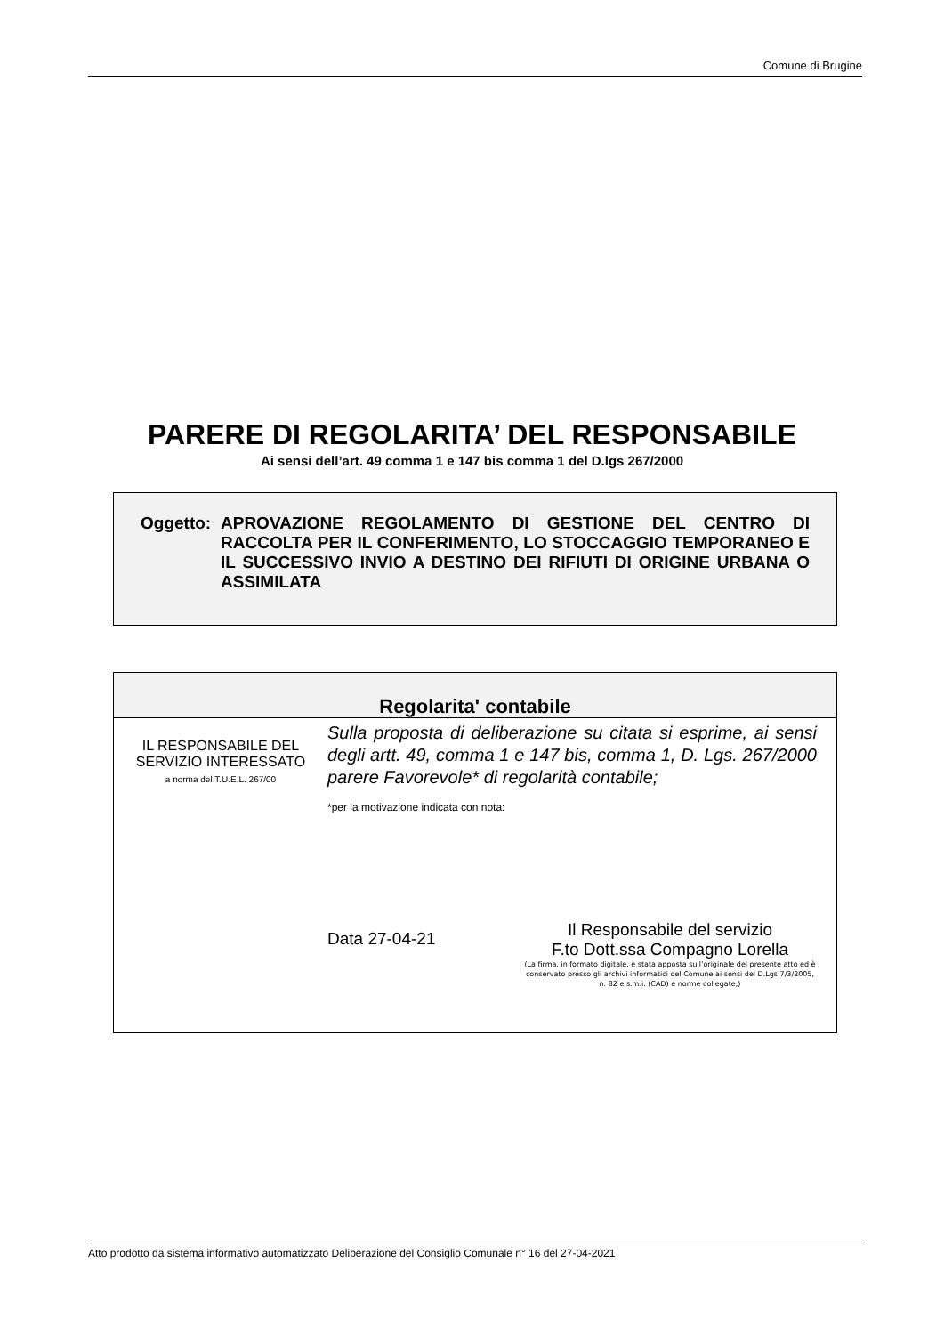Comune di Brugine
PARERE DI REGOLARITA’ DEL RESPONSABILE
Ai sensi dell’art. 49 comma 1 e 147 bis comma 1 del D.lgs 267/2000
Oggetto:
APROVAZIONE REGOLAMENTO DI GESTIONE DEL CENTRO DI RACCOLTA PER IL CONFERIMENTO, LO STOCCAGGIO TEMPORANEO E IL SUCCESSIVO INVIO A DESTINO DEI RIFIUTI DI ORIGINE URBANA O ASSIMILATA
Regolarita' contabile
IL RESPONSABILE DEL
SERVIZIO INTERESSATO
a norma del T.U.E.L. 267/00
Sulla proposta di deliberazione su citata si esprime, ai sensi degli artt. 49, comma 1 e 147 bis, comma 1, D. Lgs. 267/2000 parere Favorevole* di regolarità contabile;
*per la motivazione indicata con nota:
Data 27-04-21
Il Responsabile del servizio
F.to Dott.ssa Compagno Lorella
(La firma, in formato digitale, è stata apposta sull’originale del presente atto ed è conservato presso gli archivi informatici del Comune ai sensi del D.Lgs 7/3/2005, n. 82 e s.m.i. (CAD) e norme collegate,)
Atto prodotto da sistema informativo automatizzato Deliberazione del Consiglio Comunale n° 16 del 27-04-2021